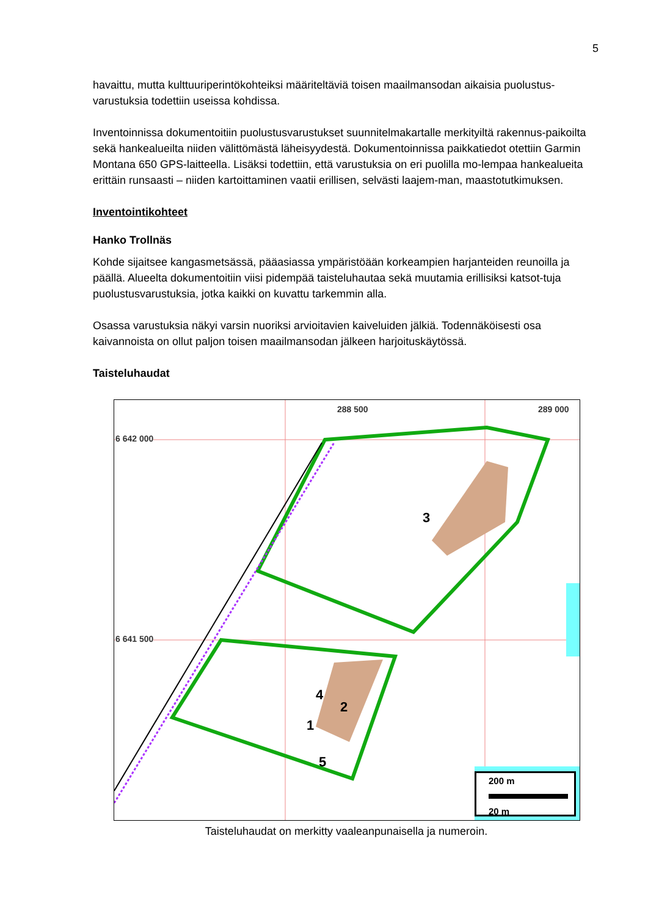5
havaittu, mutta kulttuuriperintökohteiksi määriteltäviä toisen maailmansodan aikaisia puolustus-varustuksia todettiin useissa kohdissa.
Inventoinnissa dokumentoitiin puolustusvarustukset suunnitelmakartalle merkityiltä rakennus-paikoilta sekä hankealueilta niiden välittömästä läheisyydestä. Dokumentoinnissa paikkatiedot otettiin Garmin Montana 650 GPS-laitteella. Lisäksi todettiin, että varustuksia on eri puolilla mo-lempaa hankealueita erittäin runsaasti – niiden kartoittaminen vaatii erillisen, selvästi laajem-man, maastotutkimuksen.
Inventointikohteet
Hanko Trollnäs
Kohde sijaitsee kangasmetsässä, pääasiassa ympäristöään korkeampien harjanteiden reunoilla ja päällä. Alueelta dokumentoitiin viisi pidempää taisteluhautaa sekä muutamia erillisiksi katsot-tuja puolustusvarustuksia, jotka kaikki on kuvattu tarkemmin alla.
Osassa varustuksia näkyi varsin nuoriksi arvioitavien kaiveluiden jälkiä. Todennäköisesti osa kaivannoista on ollut paljon toisen maailmansodan jälkeen harjoituskäytössä.
Taisteluhaudat
288 500 289 000
6 642 000
6 641 500
4
2
1
5
3
200 m
20 m
Taisteluhaudat on merkitty vaaleanpunaisella ja numeroin.